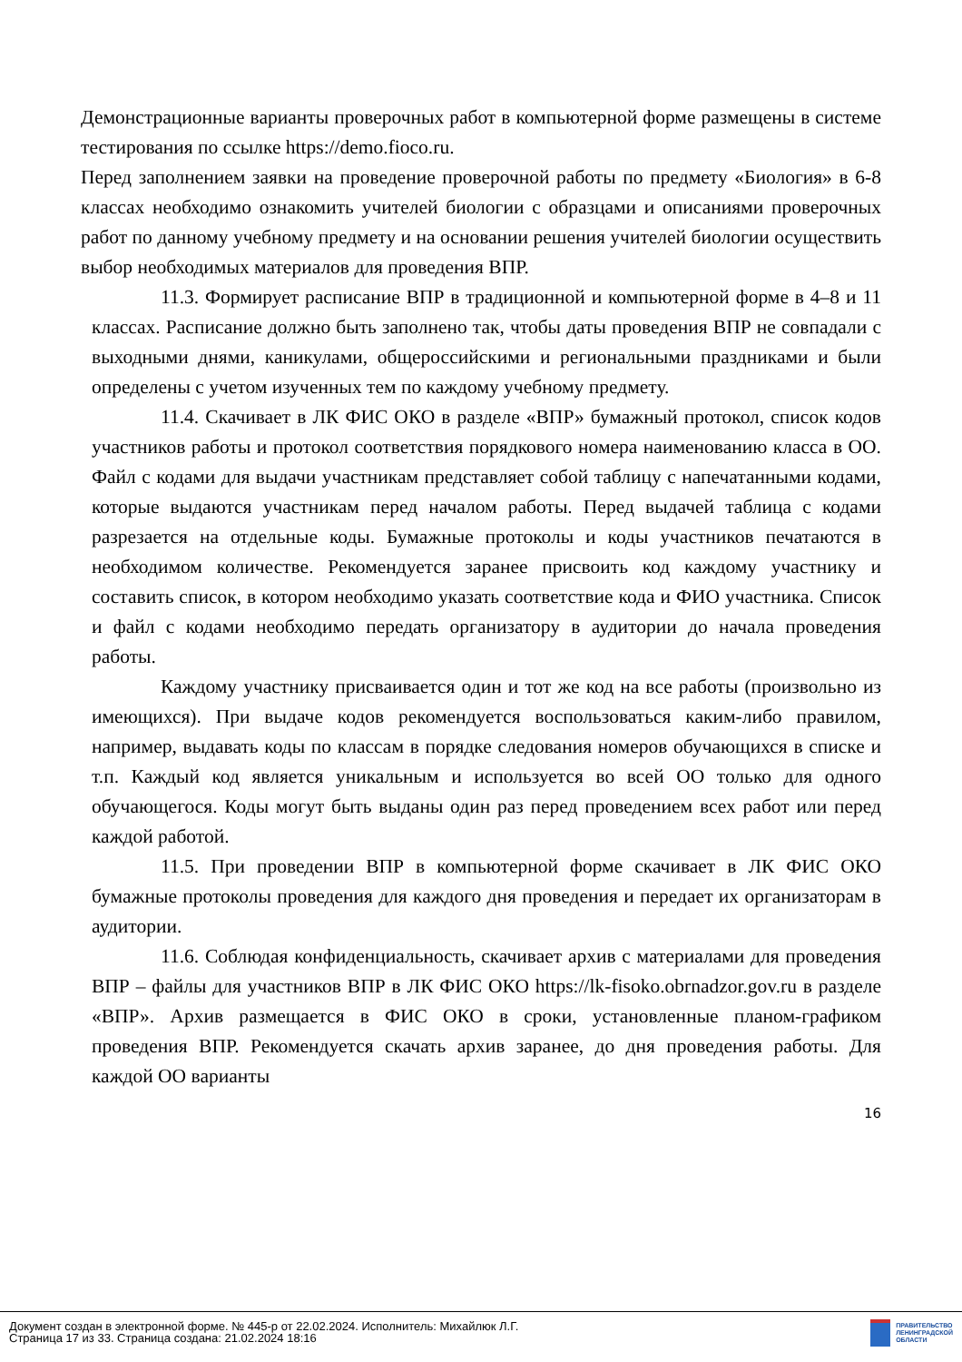Демонстрационные варианты проверочных работ в компьютерной форме размещены в системе тестирования по ссылке https://demo.fioco.ru.
Перед заполнением заявки на проведение проверочной работы по предмету «Биология» в 6-8 классах необходимо ознакомить учителей биологии с образцами и описаниями проверочных работ по данному учебному предмету и на основании решения учителей биологии осуществить выбор необходимых материалов для проведения ВПР.
11.3. Формирует расписание ВПР в традиционной и компьютерной форме в 4–8 и 11 классах. Расписание должно быть заполнено так, чтобы даты проведения ВПР не совпадали с выходными днями, каникулами, общероссийскими и региональными праздниками и были определены с учетом изученных тем по каждому учебному предмету.
11.4. Скачивает в ЛК ФИС ОКО в разделе «ВПР» бумажный протокол, список кодов участников работы и протокол соответствия порядкового номера наименованию класса в ОО. Файл с кодами для выдачи участникам представляет собой таблицу с напечатанными кодами, которые выдаются участникам перед началом работы. Перед выдачей таблица с кодами разрезается на отдельные коды. Бумажные протоколы и коды участников печатаются в необходимом количестве. Рекомендуется заранее присвоить код каждому участнику и составить список, в котором необходимо указать соответствие кода и ФИО участника. Список и файл с кодами необходимо передать организатору в аудитории до начала проведения работы.
Каждому участнику присваивается один и тот же код на все работы (произвольно из имеющихся). При выдаче кодов рекомендуется воспользоваться каким-либо правилом, например, выдавать коды по классам в порядке следования номеров обучающихся в списке и т.п. Каждый код является уникальным и используется во всей ОО только для одного обучающегося. Коды могут быть выданы один раз перед проведением всех работ или перед каждой работой.
11.5. При проведении ВПР в компьютерной форме скачивает в ЛК ФИС ОКО бумажные протоколы проведения для каждого дня проведения и передает их организаторам в аудитории.
11.6. Соблюдая конфиденциальность, скачивает архив с материалами для проведения ВПР – файлы для участников ВПР в ЛК ФИС ОКО https://lk-fisoko.obrnadzor.gov.ru в разделе «ВПР». Архив размещается в ФИС ОКО в сроки, установленные планом-графиком проведения ВПР. Рекомендуется скачать архив заранее, до дня проведения работы. Для каждой ОО варианты
16
Документ создан в электронной форме. № 445-р от 22.02.2024. Исполнитель: Михайлюк Л.Г.
Страница 17 из 33. Страница создана: 21.02.2024 18:16
ПРАВИТЕЛЬСТВО
ЛЕНИНГРАДСКОЙ
ОБЛАСТИ